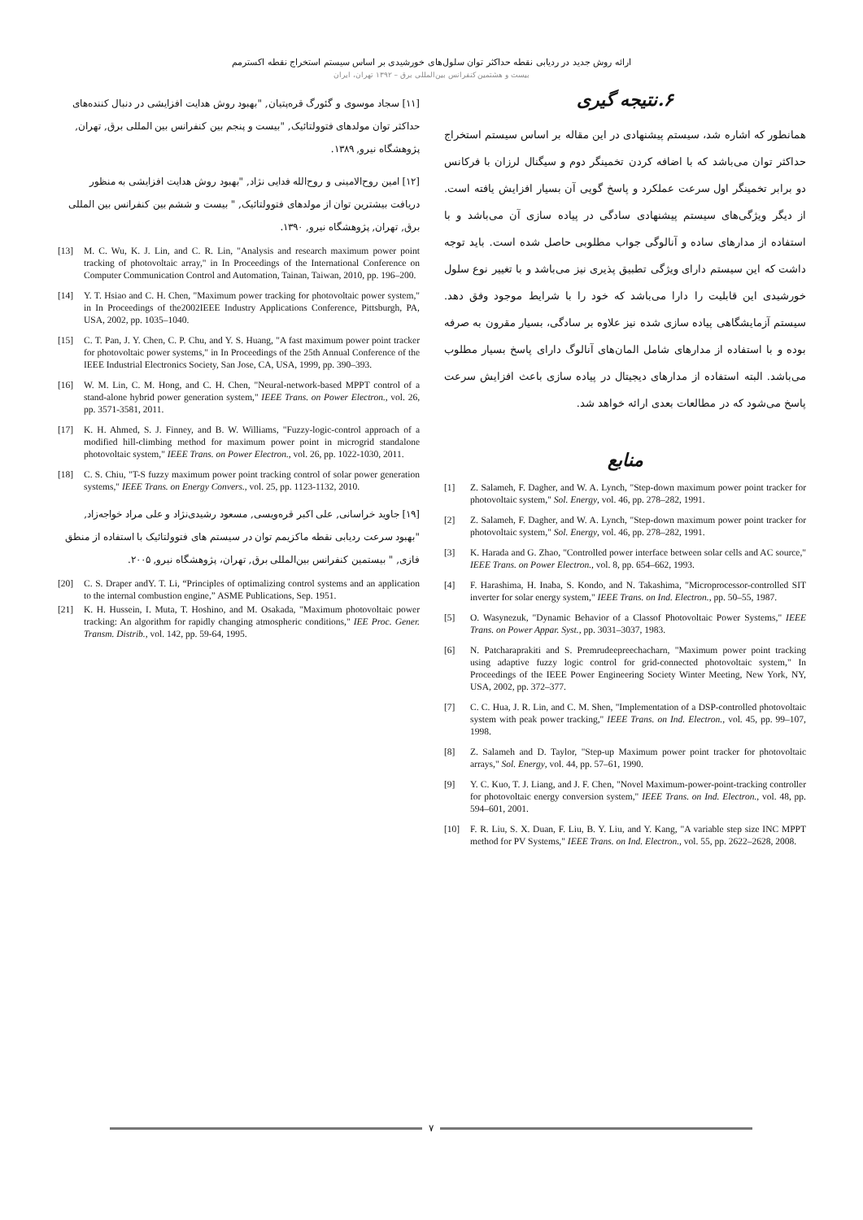ارائه روش جدید در ردیابی نقطه حداکثر توان سلول‌های خورشیدی بر اساس سیستم استخراج نقطه اکسترمم
بیست و هشتمین کنفرانس بین‌المللی برق – ۱۳۹۲ تهران، ایران
۶.نتیجه گیری
همانطور که اشاره شد، سیستم پیشنهادی در این مقاله بر اساس سیستم استخراج حداکثر توان می‌باشد که با اضافه کردن تخمینگر دوم و سیگنال لرزان با فرکانس دو برابر تخمینگر اول سرعت عملکرد و پاسخ گویی آن بسیار افزایش یافته است. از دیگر ویژگی‌های سیستم پیشنهادی سادگی در پیاده سازی آن می‌باشد و با استفاده از مدارهای ساده و آنالوگی جواب مطلوبی حاصل شده است. باید توجه داشت که این سیستم دارای ویژگی تطبیق پذیری نیز می‌باشد و با تغییر نوع سلول خورشیدی این قابلیت را دارا می‌باشد که خود را با شرایط موجود وفق دهد. سیستم آزمایشگاهی پیاده سازی شده نیز علاوه بر سادگی، بسیار مقرون به صرفه بوده و با استفاده از مدارهای شامل المان‌های آنالوگ دارای پاسخ بسیار مطلوب می‌باشد. البته استفاده از مدارهای دیجیتال در پیاده سازی باعث افزایش سرعت پاسخ می‌شود که در مطالعات بعدی ارائه خواهد شد.
منابع
[1] Z. Salameh, F. Dagher, and W. A. Lynch, "Step-down maximum power point tracker for photovoltaic system," Sol. Energy, vol. 46, pp. 278–282, 1991.
[2] Z. Salameh, F. Dagher, and W. A. Lynch, "Step-down maximum power point tracker for photovoltaic system," Sol. Energy, vol. 46, pp. 278–282, 1991.
[3] K. Harada and G. Zhao, "Controlled power interface between solar cells and AC source," IEEE Trans. on Power Electron., vol. 8, pp. 654–662, 1993.
[4] F. Harashima, H. Inaba, S. Kondo, and N. Takashima, "Microprocessor-controlled SIT inverter for solar energy system," IEEE Trans. on Ind. Electron., pp. 50–55, 1987.
[5] O. Wasynezuk, "Dynamic Behavior of a Classof Photovoltaic Power Systems," IEEE Trans. on Power Appar. Syst., pp. 3031–3037, 1983.
[6] N. Patcharaprakiti and S. Premrudeepreechacharn, "Maximum power point tracking using adaptive fuzzy logic control for grid-connected photovoltaic system," In Proceedings of the IEEE Power Engineering Society Winter Meeting, New York, NY, USA, 2002, pp. 372–377.
[7] C. C. Hua, J. R. Lin, and C. M. Shen, "Implementation of a DSP-controlled photovoltaic system with peak power tracking," IEEE Trans. on Ind. Electron., vol. 45, pp. 99–107, 1998.
[8] Z. Salameh and D. Taylor, "Step-up Maximum power point tracker for photovoltaic arrays," Sol. Energy, vol. 44, pp. 57–61, 1990.
[9] Y. C. Kuo, T. J. Liang, and J. F. Chen, "Novel Maximum-power-point-tracking controller for photovoltaic energy conversion system," IEEE Trans. on Ind. Electron., vol. 48, pp. 594–601, 2001.
[10] F. R. Liu, S. X. Duan, F. Liu, B. Y. Liu, and Y. Kang, "A variable step size INC MPPT method for PV Systems," IEEE Trans. on Ind. Electron., vol. 55, pp. 2622–2628, 2008.
[۱۱] سجاد موسوی و گئورگ قره‌پتیان, "بهبود روش هدایت افزایشی در دنبال کننده‌های حداکثر توان مولدهای فتوولتائیک, "بیست و پنجم بین کنفرانس بین المللی برق, تهران, پژوهشگاه نیرو, ۱۳۸۹.
[۱۲] امین روح‌الامینی و روح‌الله فدایی نژاد, "بهبود روش هدایت افزایشی به منظور دریافت بیشترین توان از مولدهای فتوولتائیک, " بیست و ششم بین کنفرانس بین المللی برق, تهران, پژوهشگاه نیرو, ۱۳۹۰.
[13] M. C. Wu, K. J. Lin, and C. R. Lin, "Analysis and research maximum power point tracking of photovoltaic array," in In Proceedings of the International Conference on Computer Communication Control and Automation, Tainan, Taiwan, 2010, pp. 196–200.
[14] Y. T. Hsiao and C. H. Chen, "Maximum power tracking for photovoltaic power system," in In Proceedings of the2002IEEE Industry Applications Conference, Pittsburgh, PA, USA, 2002, pp. 1035–1040.
[15] C. T. Pan, J. Y. Chen, C. P. Chu, and Y. S. Huang, "A fast maximum power point tracker for photovoltaic power systems," in In Proceedings of the 25th Annual Conference of the IEEE Industrial Electronics Society, San Jose, CA, USA, 1999, pp. 390–393.
[16] W. M. Lin, C. M. Hong, and C. H. Chen, "Neural-network-based MPPT control of a stand-alone hybrid power generation system," IEEE Trans. on Power Electron., vol. 26, pp. 3571-3581, 2011.
[17] K. H. Ahmed, S. J. Finney, and B. W. Williams, "Fuzzy-logic-control approach of a modified hill-climbing method for maximum power point in microgrid standalone photovoltaic system," IEEE Trans. on Power Electron., vol. 26, pp. 1022-1030, 2011.
[18] C. S. Chiu, "T-S fuzzy maximum power point tracking control of solar power generation systems," IEEE Trans. on Energy Convers., vol. 25, pp. 1123-1132, 2010.
[۱۹] جاوید خراسانی, علی اکبر قره‌ویسی, مسعود رشیدی‌نژاد و علی مراد خواجه‌زاد, "بهبود سرعت ردیابی نقطه ماکزیمم توان در سیستم های فتوولتائیک با استفاده از منطق فازی, " بیستمین کنفرانس بین‌المللی برق, تهران، پژوهشگاه نیرو, ۲۰۰۵.
[20] C. S. Draper andY. T. Li, “Principles of optimalizing control systems and an application to the internal combustion engine,” ASME Publications, Sep. 1951.
[21] K. H. Hussein, I. Muta, T. Hoshino, and M. Osakada, "Maximum photovoltaic power tracking: An algorithm for rapidly changing atmospheric conditions," IEE Proc. Gener. Transm. Distrib., vol. 142, pp. 59-64, 1995.
۷